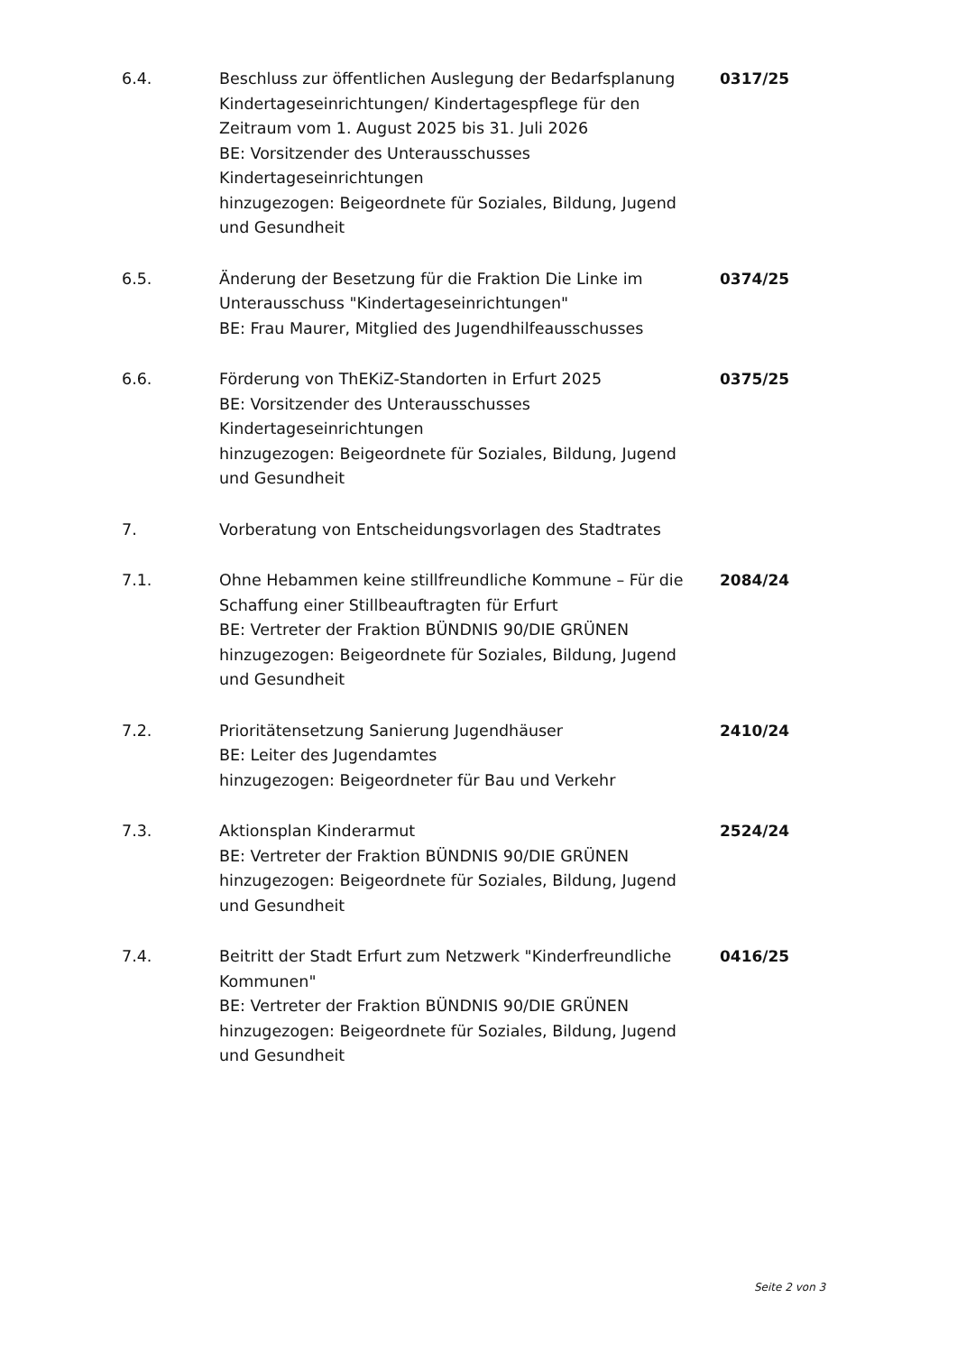| 6.4. | Beschluss zur öffentlichen Auslegung der Bedarfsplanung Kindertageseinrichtungen/ Kindertagespflege für den Zeitraum vom 1. August 2025 bis 31. Juli 2026 BE: Vorsitzender des Unterausschusses Kindertageseinrichtungen hinzugezogen: Beigeordnete für Soziales, Bildung, Jugend und Gesundheit | 0317/25 |
| 6.5. | Änderung der Besetzung für die Fraktion Die Linke im Unterausschuss "Kindertageseinrichtungen" BE: Frau Maurer, Mitglied des Jugendhilfeausschusses | 0374/25 |
| 6.6. | Förderung von ThEKiZ-Standorten in Erfurt 2025 BE: Vorsitzender des Unterausschusses Kindertageseinrichtungen hinzugezogen: Beigeordnete für Soziales, Bildung, Jugend und Gesundheit | 0375/25 |
| 7. | Vorberatung von Entscheidungsvorlagen des Stadtrates | |
| 7.1. | Ohne Hebammen keine stillfreundliche Kommune – Für die Schaffung einer Stillbeauftragten für Erfurt BE: Vertreter der Fraktion BÜNDNIS 90/DIE GRÜNEN hinzugezogen: Beigeordnete für Soziales, Bildung, Jugend und Gesundheit | 2084/24 |
| 7.2. | Prioritätensetzung Sanierung Jugendhäuser BE: Leiter des Jugendamtes hinzugezogen: Beigeordneter für Bau und Verkehr | 2410/24 |
| 7.3. | Aktionsplan Kinderarmut BE: Vertreter der Fraktion BÜNDNIS 90/DIE GRÜNEN hinzugezogen: Beigeordnete für Soziales, Bildung, Jugend und Gesundheit | 2524/24 |
| 7.4. | Beitritt der Stadt Erfurt zum Netzwerk "Kinderfreundliche Kommunen" BE: Vertreter der Fraktion BÜNDNIS 90/DIE GRÜNEN hinzugezogen: Beigeordnete für Soziales, Bildung, Jugend und Gesundheit | 0416/25 |
Seite 2 von 3